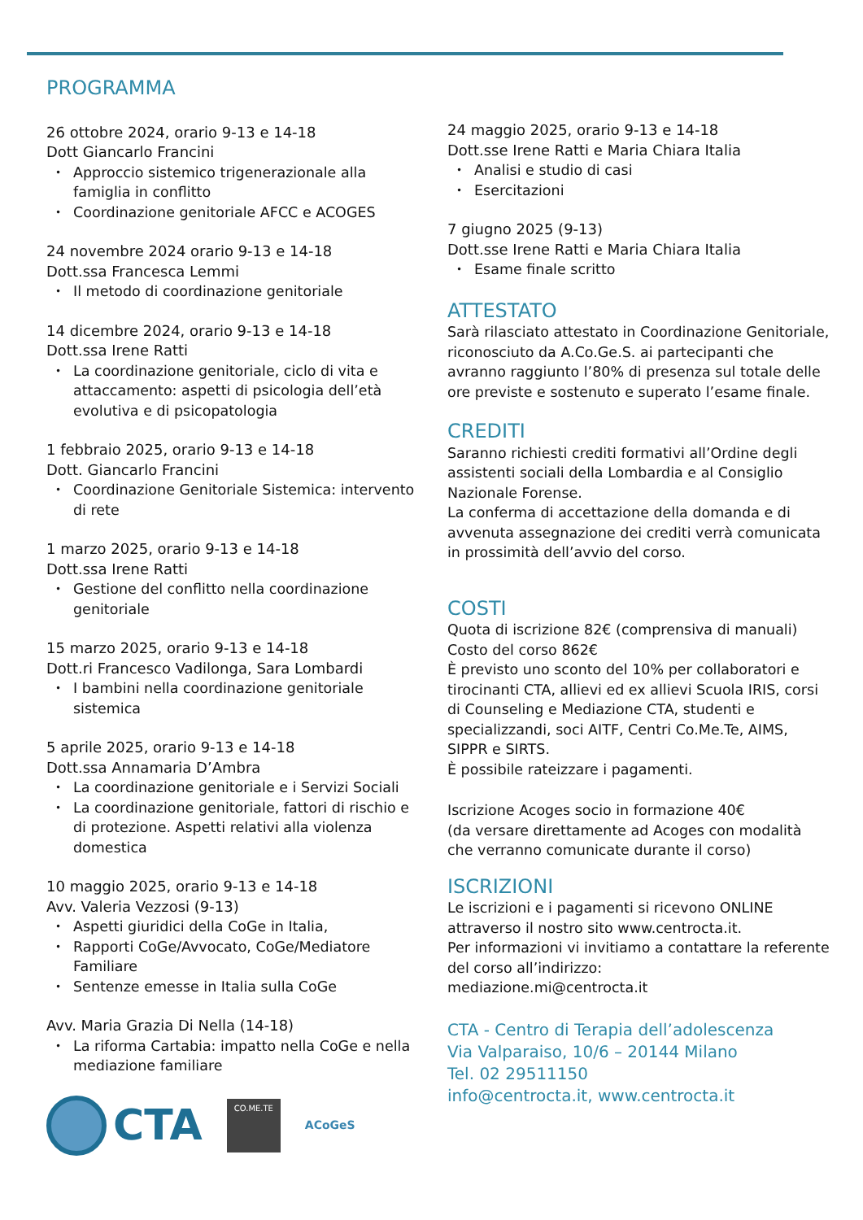PROGRAMMA
26 ottobre 2024, orario 9-13 e 14-18
Dott Giancarlo Francini
Approccio sistemico trigenerazionale alla famiglia in conflitto
Coordinazione genitoriale AFCC e ACOGES
24 novembre 2024 orario 9-13 e 14-18
Dott.ssa Francesca Lemmi
Il metodo di coordinazione genitoriale
14 dicembre 2024, orario 9-13 e 14-18
Dott.ssa Irene Ratti
La coordinazione genitoriale, ciclo di vita e attaccamento: aspetti di psicologia dell’età evolutiva e di psicopatologia
1 febbraio 2025, orario 9-13 e 14-18
Dott. Giancarlo Francini
Coordinazione Genitoriale Sistemica: intervento di rete
1 marzo 2025, orario 9-13 e 14-18
Dott.ssa Irene Ratti
Gestione del conflitto nella coordinazione genitoriale
15 marzo 2025, orario 9-13 e 14-18
Dott.ri Francesco Vadilonga, Sara Lombardi
I bambini nella coordinazione genitoriale sistemica
5 aprile 2025, orario 9-13 e 14-18
Dott.ssa Annamaria D’Ambra
La coordinazione genitoriale e i Servizi Sociali
La coordinazione genitoriale, fattori di rischio e di protezione. Aspetti relativi alla violenza domestica
10 maggio 2025, orario 9-13 e 14-18
Avv. Valeria Vezzosi (9-13)
Aspetti giuridici della CoGe in Italia,
Rapporti CoGe/Avvocato, CoGe/Mediatore Familiare
Sentenze emesse in Italia sulla CoGe
Avv. Maria Grazia Di Nella (14-18)
La riforma Cartabia: impatto nella CoGe e nella mediazione familiare
CTA
CO.ME.TE
ACoGeS
24 maggio 2025, orario 9-13 e 14-18
Dott.sse Irene Ratti e Maria Chiara Italia
Analisi e studio di casi
Esercitazioni
7 giugno 2025 (9-13)
Dott.sse Irene Ratti e Maria Chiara Italia
Esame finale scritto
ATTESTATO
Sarà rilasciato attestato in Coordinazione Genitoriale, riconosciuto da A.Co.Ge.S. ai partecipanti che avranno raggiunto l’80% di presenza sul totale delle ore previste e sostenuto e superato l’esame finale.
CREDITI
Saranno richiesti crediti formativi all’Ordine degli assistenti sociali della Lombardia e al Consiglio Nazionale Forense.
La conferma di accettazione della domanda e di avvenuta assegnazione dei crediti verrà comunicata in prossimità dell’avvio del corso.
COSTI
Quota di iscrizione 82€ (comprensiva di manuali)
Costo del corso 862€
È previsto uno sconto del 10% per collaboratori e tirocinanti CTA, allievi ed ex allievi Scuola IRIS, corsi di Counseling e Mediazione CTA, studenti e specializzandi, soci AITF, Centri Co.Me.Te, AIMS, SIPPR e SIRTS.
È possibile rateizzare i pagamenti.
Iscrizione Acoges socio in formazione 40€
(da versare direttamente ad Acoges con modalità che verranno comunicate durante il corso)
ISCRIZIONI
Le iscrizioni e i pagamenti si ricevono ONLINE attraverso il nostro sito www.centrocta.it.
Per informazioni vi invitiamo a contattare la referente del corso all’indirizzo:
mediazione.mi@centrocta.it
CTA - Centro di Terapia dell’adolescenza
Via Valparaiso, 10/6 – 20144 Milano
Tel. 02 29511150
info@centrocta.it, www.centrocta.it